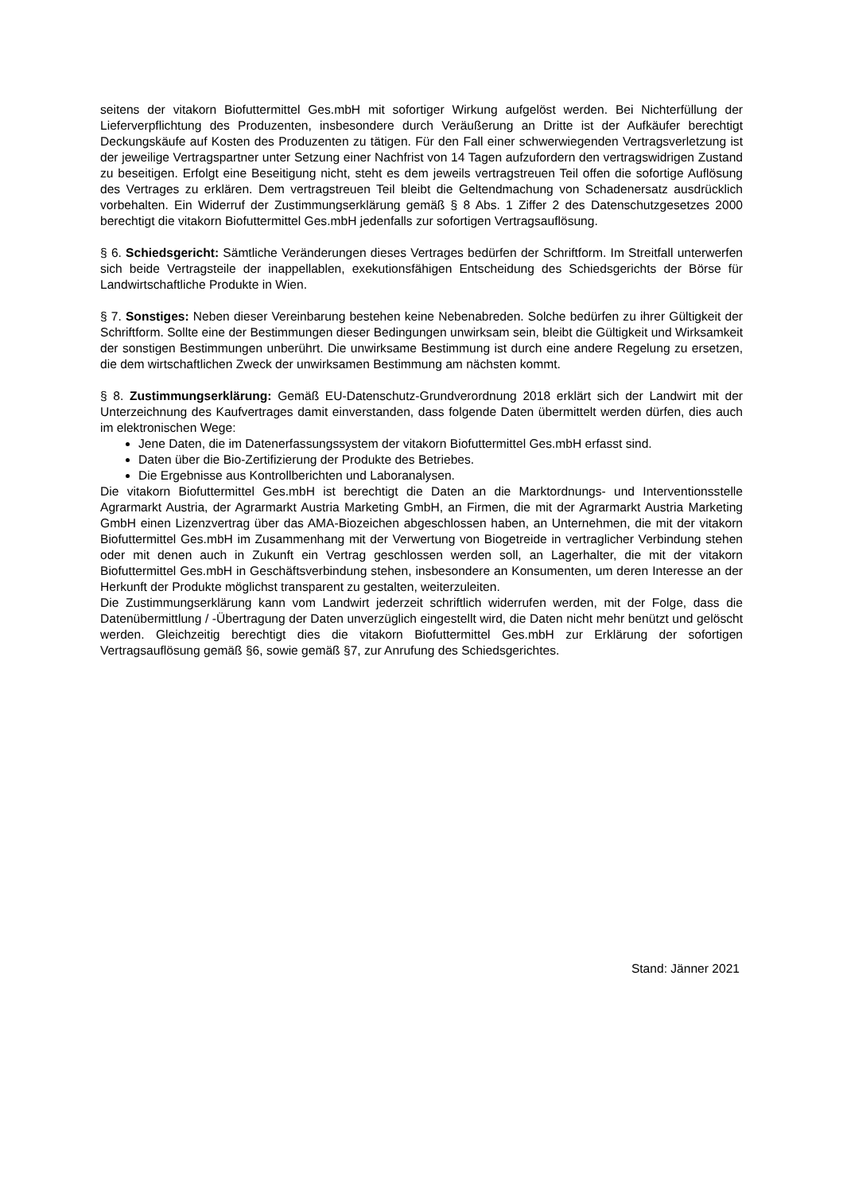seitens der vitakorn Biofuttermittel Ges.mbH mit sofortiger Wirkung aufgelöst werden. Bei Nichterfüllung der Lieferverpflichtung des Produzenten, insbesondere durch Veräußerung an Dritte ist der Aufkäufer berechtigt Deckungskäufe auf Kosten des Produzenten zu tätigen. Für den Fall einer schwerwiegenden Vertragsverletzung ist der jeweilige Vertragspartner unter Setzung einer Nachfrist von 14 Tagen aufzufordern den vertragswidrigen Zustand zu beseitigen. Erfolgt eine Beseitigung nicht, steht es dem jeweils vertragstreuen Teil offen die sofortige Auflösung des Vertrages zu erklären. Dem vertragstreuen Teil bleibt die Geltendmachung von Schadenersatz ausdrücklich vorbehalten. Ein Widerruf der Zustimmungserklärung gemäß § 8 Abs. 1 Ziffer 2 des Datenschutzgesetzes 2000 berechtigt die vitakorn Biofuttermittel Ges.mbH jedenfalls zur sofortigen Vertragsauflösung.
§ 6. Schiedsgericht: Sämtliche Veränderungen dieses Vertrages bedürfen der Schriftform. Im Streitfall unterwerfen sich beide Vertragsteile der inappellablen, exekutionsfähigen Entscheidung des Schiedsgerichts der Börse für Landwirtschaftliche Produkte in Wien.
§ 7. Sonstiges: Neben dieser Vereinbarung bestehen keine Nebenabreden. Solche bedürfen zu ihrer Gültigkeit der Schriftform. Sollte eine der Bestimmungen dieser Bedingungen unwirksam sein, bleibt die Gültigkeit und Wirksamkeit der sonstigen Bestimmungen unberührt. Die unwirksame Bestimmung ist durch eine andere Regelung zu ersetzen, die dem wirtschaftlichen Zweck der unwirksamen Bestimmung am nächsten kommt.
§ 8. Zustimmungserklärung: Gemäß EU-Datenschutz-Grundverordnung 2018 erklärt sich der Landwirt mit der Unterzeichnung des Kaufvertrages damit einverstanden, dass folgende Daten übermittelt werden dürfen, dies auch im elektronischen Wege:
Jene Daten, die im Datenerfassungssystem der vitakorn Biofuttermittel Ges.mbH erfasst sind.
Daten über die Bio-Zertifizierung der Produkte des Betriebes.
Die Ergebnisse aus Kontrollberichten und Laboranalysen.
Die vitakorn Biofuttermittel Ges.mbH ist berechtigt die Daten an die Marktordnungs- und Interventionsstelle Agrarmarkt Austria, der Agrarmarkt Austria Marketing GmbH, an Firmen, die mit der Agrarmarkt Austria Marketing GmbH einen Lizenzvertrag über das AMA-Biozeichen abgeschlossen haben, an Unternehmen, die mit der vitakorn Biofuttermittel Ges.mbH im Zusammenhang mit der Verwertung von Biogetreide in vertraglicher Verbindung stehen oder mit denen auch in Zukunft ein Vertrag geschlossen werden soll, an Lagerhalter, die mit der vitakorn Biofuttermittel Ges.mbH in Geschäftsverbindung stehen, insbesondere an Konsumenten, um deren Interesse an der Herkunft der Produkte möglichst transparent zu gestalten, weiterzuleiten.
Die Zustimmungserklärung kann vom Landwirt jederzeit schriftlich widerrufen werden, mit der Folge, dass die Datenübermittlung / -Übertragung der Daten unverzüglich eingestellt wird, die Daten nicht mehr benützt und gelöscht werden. Gleichzeitig berechtigt dies die vitakorn Biofuttermittel Ges.mbH zur Erklärung der sofortigen Vertragsauflösung gemäß §6, sowie gemäß §7, zur Anrufung des Schiedsgerichtes.
Stand: Jänner 2021